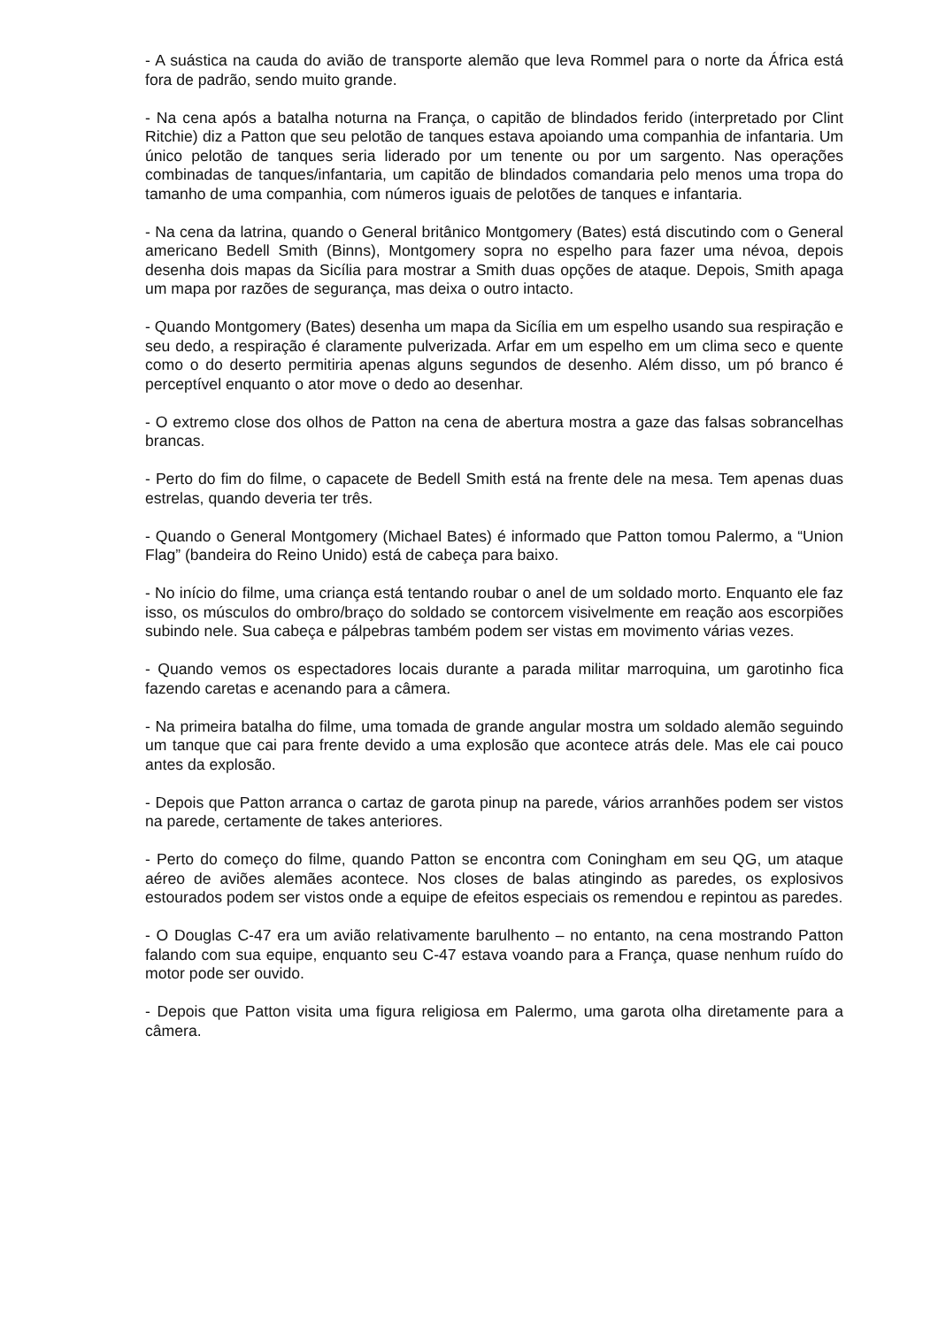- A suástica na cauda do avião de transporte alemão que leva Rommel para o norte da África está fora de padrão, sendo muito grande.
- Na cena após a batalha noturna na França, o capitão de blindados ferido (interpretado por Clint Ritchie) diz a Patton que seu pelotão de tanques estava apoiando uma companhia de infantaria. Um único pelotão de tanques seria liderado por um tenente ou por um sargento. Nas operações combinadas de tanques/infantaria, um capitão de blindados comandaria pelo menos uma tropa do tamanho de uma companhia, com números iguais de pelotões de tanques e infantaria.
- Na cena da latrina, quando o General britânico Montgomery (Bates) está discutindo com o General americano Bedell Smith (Binns), Montgomery sopra no espelho para fazer uma névoa, depois desenha dois mapas da Sicília para mostrar a Smith duas opções de ataque. Depois, Smith apaga um mapa por razões de segurança, mas deixa o outro intacto.
- Quando Montgomery (Bates) desenha um mapa da Sicília em um espelho usando sua respiração e seu dedo, a respiração é claramente pulverizada. Arfar em um espelho em um clima seco e quente como o do deserto permitiria apenas alguns segundos de desenho. Além disso, um pó branco é perceptível enquanto o ator move o dedo ao desenhar.
- O extremo close dos olhos de Patton na cena de abertura mostra a gaze das falsas sobrancelhas brancas.
- Perto do fim do filme, o capacete de Bedell Smith está na frente dele na mesa. Tem apenas duas estrelas, quando deveria ter três.
- Quando o General Montgomery (Michael Bates) é informado que Patton tomou Palermo, a “Union Flag” (bandeira do Reino Unido) está de cabeça para baixo.
- No início do filme, uma criança está tentando roubar o anel de um soldado morto. Enquanto ele faz isso, os músculos do ombro/braço do soldado se contorcem visivelmente em reação aos escorpiões subindo nele. Sua cabeça e pálpebras também podem ser vistas em movimento várias vezes.
- Quando vemos os espectadores locais durante a parada militar marroquina, um garotinho fica fazendo caretas e acenando para a câmera.
- Na primeira batalha do filme, uma tomada de grande angular mostra um soldado alemão seguindo um tanque que cai para frente devido a uma explosão que acontece atrás dele. Mas ele cai pouco antes da explosão.
- Depois que Patton arranca o cartaz de garota pinup na parede, vários arranhões podem ser vistos na parede, certamente de takes anteriores.
- Perto do começo do filme, quando Patton se encontra com Coningham em seu QG, um ataque aéreo de aviões alemães acontece. Nos closes de balas atingindo as paredes, os explosivos estourados podem ser vistos onde a equipe de efeitos especiais os remendou e repintou as paredes.
- O Douglas C-47 era um avião relativamente barulhento – no entanto, na cena mostrando Patton falando com sua equipe, enquanto seu C-47 estava voando para a França, quase nenhum ruído do motor pode ser ouvido.
- Depois que Patton visita uma figura religiosa em Palermo, uma garota olha diretamente para a câmera.